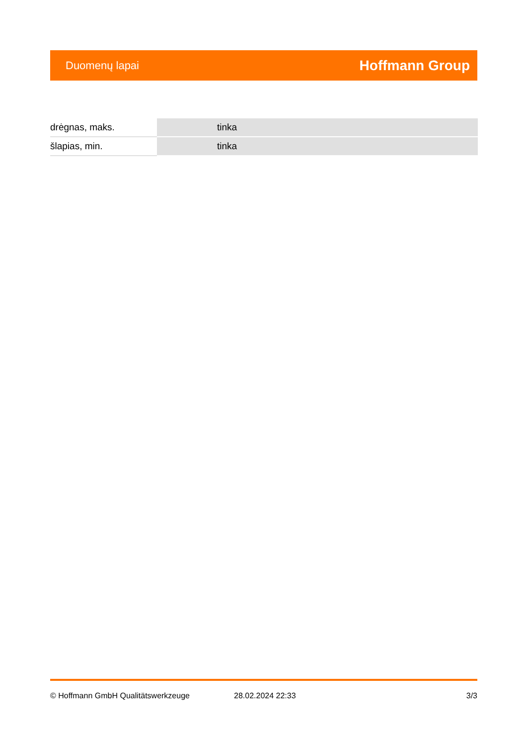Duomenų lapai Hoffmann Group
| drėgnas, maks. | tinka |
| šlapias, min. | tinka |
© Hoffmann GmbH Qualitätswerkzeuge 28.02.2024 22:33 3/3